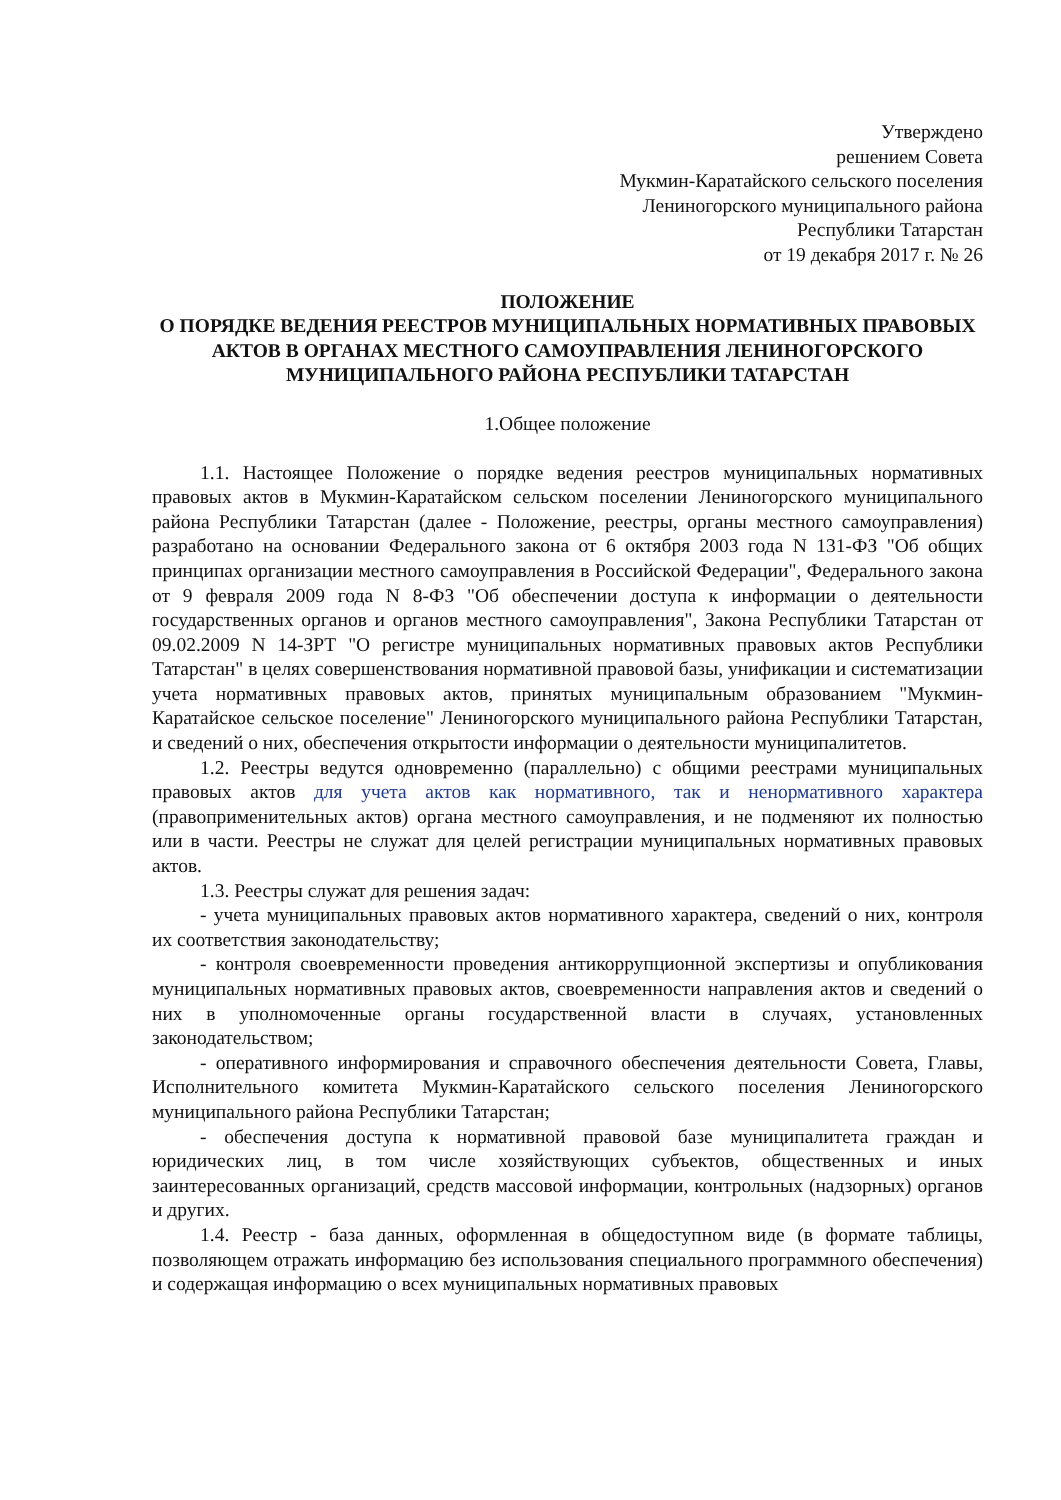Утверждено
решением Совета
Мукмин-Каратайского сельского поселения
Лениногорского муниципального района
Республики Татарстан
от 19 декабря 2017 г. № 26
ПОЛОЖЕНИЕ
О ПОРЯДКЕ ВЕДЕНИЯ РЕЕСТРОВ МУНИЦИПАЛЬНЫХ НОРМАТИВНЫХ ПРАВОВЫХ АКТОВ В ОРГАНАХ МЕСТНОГО САМОУПРАВЛЕНИЯ ЛЕНИНОГОРСКОГО МУНИЦИПАЛЬНОГО РАЙОНА РЕСПУБЛИКИ ТАТАРСТАН
1.Общее положение
1.1. Настоящее Положение о порядке ведения реестров муниципальных нормативных правовых актов в Мукмин-Каратайском сельском поселении Лениногорского муниципального района Республики Татарстан (далее - Положение, реестры, органы местного самоуправления) разработано на основании Федерального закона от 6 октября 2003 года N 131-ФЗ "Об общих принципах организации местного самоуправления в Российской Федерации", Федерального закона от 9 февраля 2009 года N 8-ФЗ "Об обеспечении доступа к информации о деятельности государственных органов и органов местного самоуправления", Закона Республики Татарстан от 09.02.2009 N 14-ЗРТ "О регистре муниципальных нормативных правовых актов Республики Татарстан" в целях совершенствования нормативной правовой базы, унификации и систематизации учета нормативных правовых актов, принятых муниципальным образованием "Мукмин-Каратайское сельское поселение" Лениногорского муниципального района Республики Татарстан, и сведений о них, обеспечения открытости информации о деятельности муниципалитетов.
1.2. Реестры ведутся одновременно (параллельно) с общими реестрами муниципальных правовых актов для учета актов как нормативного, так и ненормативного характера (правоприменительных актов) органа местного самоуправления, и не подменяют их полностью или в части. Реестры не служат для целей регистрации муниципальных нормативных правовых актов.
1.3. Реестры служат для решения задач:
- учета муниципальных правовых актов нормативного характера, сведений о них, контроля их соответствия законодательству;
- контроля своевременности проведения антикоррупционной экспертизы и опубликования муниципальных нормативных правовых актов, своевременности направления актов и сведений о них в уполномоченные органы государственной власти в случаях, установленных законодательством;
- оперативного информирования и справочного обеспечения деятельности Совета, Главы, Исполнительного комитета Мукмин-Каратайского сельского поселения Лениногорского муниципального района Республики Татарстан;
- обеспечения доступа к нормативной правовой базе муниципалитета граждан и юридических лиц, в том числе хозяйствующих субъектов, общественных и иных заинтересованных организаций, средств массовой информации, контрольных (надзорных) органов и других.
1.4. Реестр - база данных, оформленная в общедоступном виде (в формате таблицы, позволяющем отражать информацию без использования специального программного обеспечения) и содержащая информацию о всех муниципальных нормативных правовых